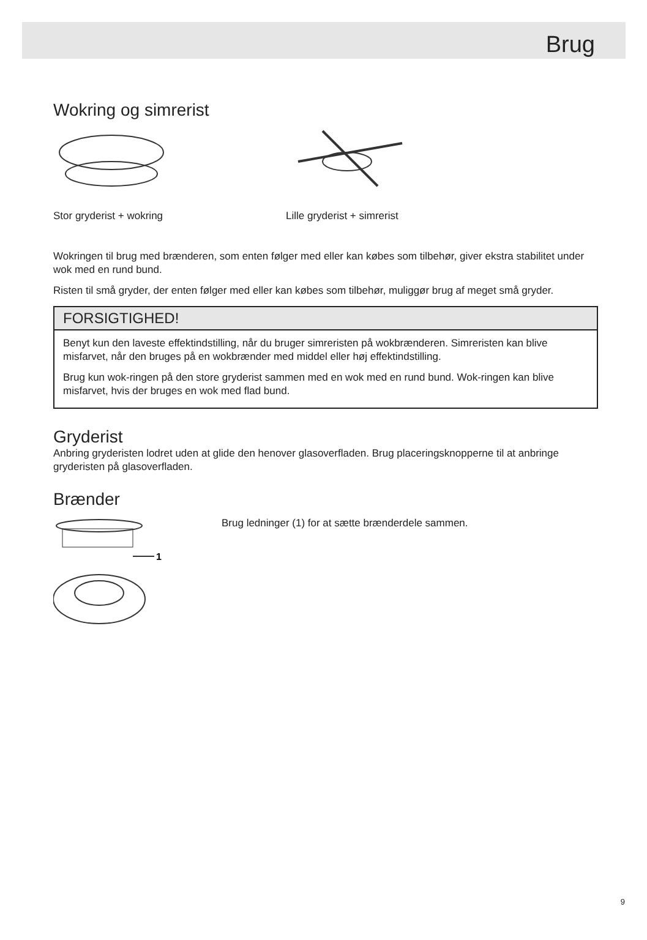Brug
Wokring og simrerist
Stor gryderist + wokring Lille gryderist + simrerist
Wokringen til brug med brænderen, som enten følger med eller kan købes som tilbehør, giver ekstra stabilitet under wok med en rund bund.
Risten til små gryder, der enten følger med eller kan købes som tilbehør, muliggør brug af meget små gryder.
FORSIGTIGHED!
Benyt kun den laveste effektindstilling, når du bruger simreristen på wokbrænderen. Simreristen kan blive misfarvet, når den bruges på en wokbrænder med middel eller høj effektindstilling.
Brug kun wok-ringen på den store gryderist sammen med en wok med en rund bund. Wok-ringen kan blive misfarvet, hvis der bruges en wok med flad bund.
Gryderist
Anbring gryderisten lodret uden at glide den henover glasoverfladen. Brug placeringsknopperne til at anbringe gryderisten på glasoverfladen.
Brænder
1
Brug ledninger (1) for at sætte brænderdele sammen.
9